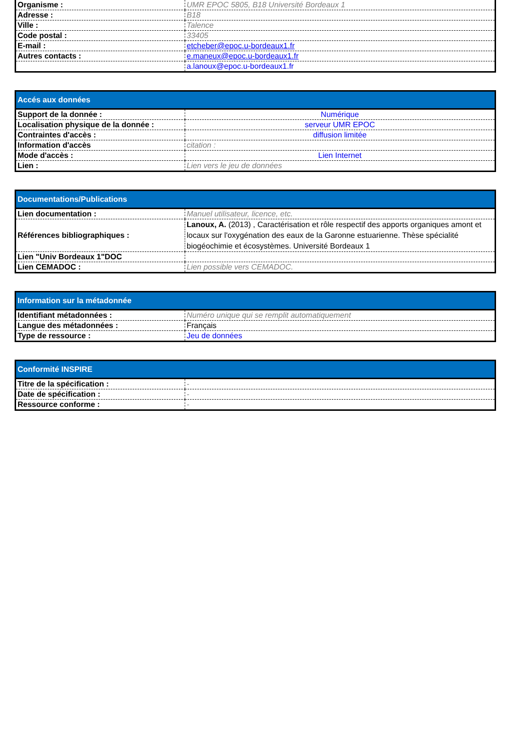| Organisme : | UMR EPOC 5805, B18 Université Bordeaux 1 |
| Adresse : | B18 |
| Ville : | Talence |
| Code postal : | 33405 |
| E-mail : | etcheber@epoc.u-bordeaux1.fr |
| Autres contacts : | e.maneux@epoc.u-bordeaux1.fr |
| | a.lanoux@epoc.u-bordeaux1.fr |
| Accés aux données | |
| --- | --- |
| Support de la donnée : | Numérique |
| Localisation physique de la donnée : | serveur UMR EPOC |
| Contraintes d'accès : | diffusion limitée |
| Information d'accès | citation : |
| Mode d'accès : | Lien Internet |
| Lien : | Lien vers le jeu de données |
| Documentations/Publications | |
| --- | --- |
| Lien documentation : | Manuel utilisateur, licence, etc. |
| Références bibliographiques : | Lanoux, A. (2013) , Caractérisation et rôle respectif des apports organiques amont et locaux sur l'oxygénation des eaux de la Garonne estuarienne. Thèse spécialité biogéochimie et écosystèmes. Université Bordeaux 1 |
| Lien "Univ Bordeaux 1"DOC | |
| Lien CEMADOC : | Lien possible vers CEMADOC. |
| Information sur la métadonnée | |
| --- | --- |
| Identifiant métadonnées : | Numéro unique qui se remplit automatiquement |
| Langue des métadonnées : | Français |
| Type de ressource : | Jeu de données |
| Conformité INSPIRE | |
| --- | --- |
| Titre de la spécification : | - |
| Date de spécification : | - |
| Ressource conforme : | - |